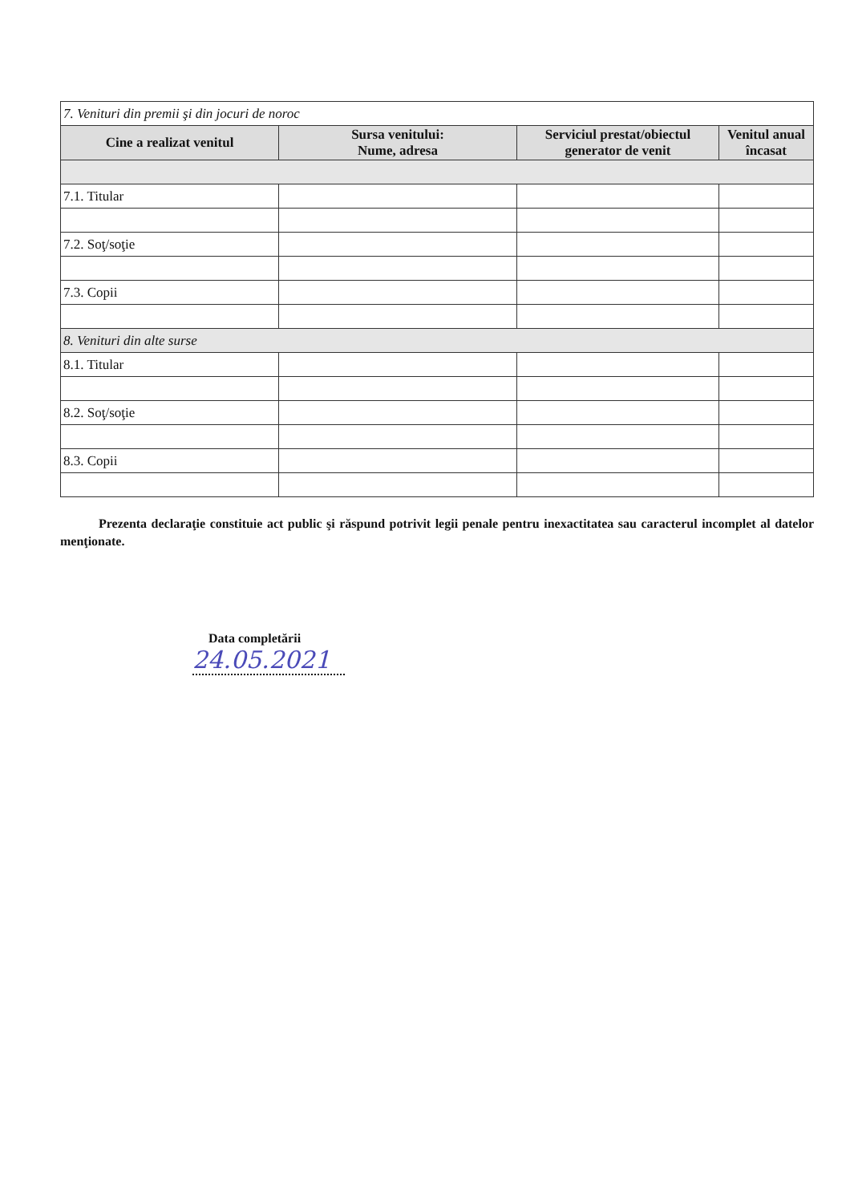| 7. Venituri din premii şi din jocuri de noroc | | | |
| Cine a realizat venitul | Sursa venitului: Nume, adresa | Serviciul prestat/obiectul generator de venit | Venitul anual încasat |
| 7.1. Titular | | | |
| 7.2. Soţ/soţie | | | |
| 7.3. Copii | | | |
| 8. Venituri din alte surse | | | |
| 8.1. Titular | | | |
| 8.2. Soţ/soţie | | | |
| 8.3. Copii | | | |
Prezenta declaraţie constituie act public şi răspund potrivit legii penale pentru inexactitatea sau caracterul incomplet al datelor menţionate.
Data completării
24.05.2021